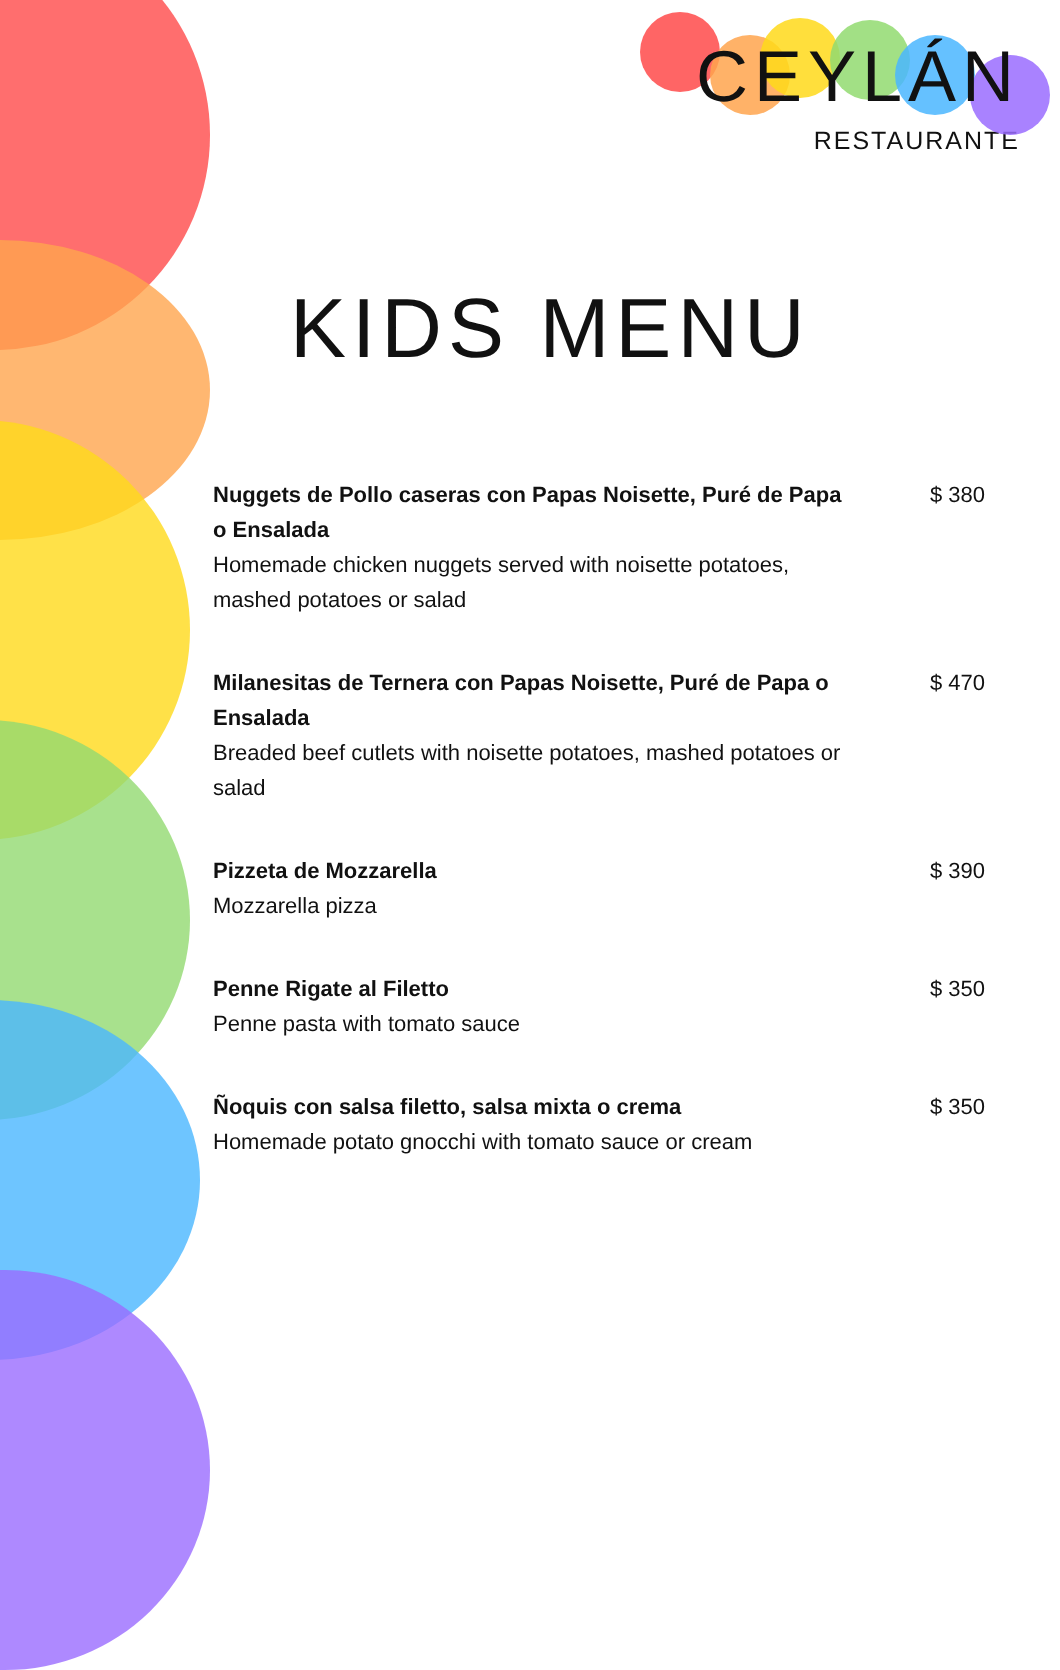CEYLÁN
RESTAURANTE
KIDS MENU
Nuggets de Pollo caseras con Papas Noisette, Puré de Papa o Ensalada
Homemade chicken nuggets served with noisette potatoes, mashed potatoes or salad
$ 380
Milanesitas de Ternera con Papas Noisette, Puré de Papa o Ensalada
Breaded beef cutlets with noisette potatoes, mashed potatoes or salad
$ 470
Pizzeta de Mozzarella
Mozzarella pizza
$ 390
Penne Rigate al Filetto
Penne pasta with tomato sauce
$ 350
Ñoquis con salsa filetto, salsa mixta o crema
Homemade potato gnocchi with tomato sauce or cream
$ 350